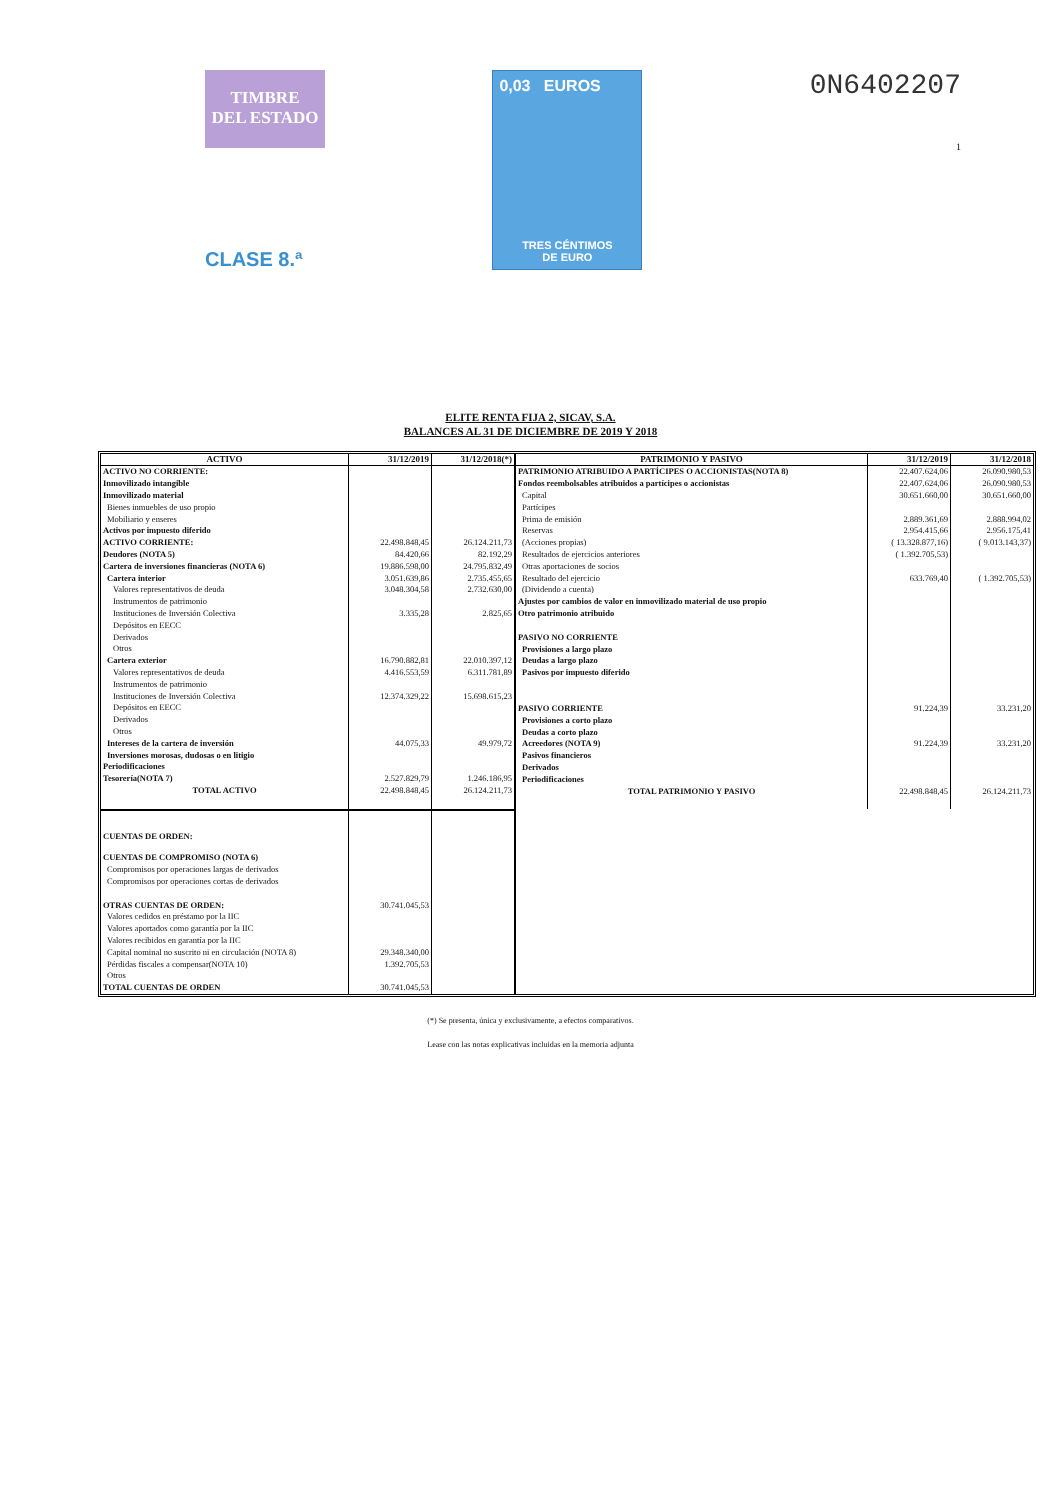TIMBRE
DEL ESTADO
CLASE 8.ª
0,03 EUROS
TRES CÉNTIMOS
DE EURO
0N6402207
1
ELITE RENTA FIJA 2, SICAV, S.A.
BALANCES AL 31 DE DICIEMBRE DE 2019 Y 2018
| ACTIVO | 31/12/2019 | 31/12/2018(*) |
| --- | --- | --- |
| ACTIVO NO CORRIENTE: | | |
| Inmovilizado intangible | | |
| Inmovilizado material | | |
| Bienes inmuebles de uso propio | | |
| Mobiliario y enseres | | |
| Activos por impuesto diferido | | |
| ACTIVO CORRIENTE: | 22.498.848,45 | 26.124.211,73 |
| Deudores (NOTA 5) | 84.420,66 | 82.192,29 |
| Cartera de inversiones financieras (NOTA 6) | 19.886.598,00 | 24.795.832,49 |
| Cartera interior | 3.051.639,86 | 2.735.455,65 |
| Valores representativos de deuda | 3.048.304,58 | 2.732.630,00 |
| Instrumentos de patrimonio | | |
| Instituciones de Inversión Colectiva | 3.335,28 | 2.825,65 |
| Depósitos en EECC | | |
| Derivados | | |
| Otros | | |
| Cartera exterior | 16.790.882,81 | 22.010.397,12 |
| Valores representativos de deuda | 4.416.553,59 | 6.311.781,89 |
| Instrumentos de patrimonio | | |
| Instituciones de Inversión Colectiva | 12.374.329,22 | 15.698.615,23 |
| Depósitos en EECC | | |
| Derivados | | |
| Otros | | |
| Intereses de la cartera de inversión | 44.075,33 | 49.979,72 |
| Inversiones morosas, dudosas o en litigio | | |
| Periodificaciones | | |
| Tesorería(NOTA 7) | 2.527.829,79 | 1.246.186,95 |
| TOTAL ACTIVO | 22.498.848,45 | 26.124.211,73 |
| CUENTAS DE ORDEN: | | |
| CUENTAS DE COMPROMISO (NOTA 6) | | |
| Compromisos por operaciones largas de derivados | | |
| Compromisos por operaciones cortas de derivados | | |
| OTRAS CUENTAS DE ORDEN: | 30.741.045,53 | |
| Valores cedidos en préstamo por la IIC | | |
| Valores aportados como garantía por la IIC | | |
| Valores recibidos en garantía por la IIC | | |
| Capital nominal no suscrito ni en circulación (NOTA 8) | 29.348.340,00 | |
| Pérdidas fiscales a compensar(NOTA 10) | 1.392.705,53 | |
| Otros | | |
| TOTAL CUENTAS DE ORDEN | 30.741.045,53 | |
| PATRIMONIO Y PASIVO | 31/12/2019 | 31/12/2018 |
| --- | --- | --- |
| PATRIMONIO ATRIBUIDO A PARTÍCIPES O ACCIONISTAS(NOTA 8) | 22.407.624,06 | 26.090.980,53 |
| Fondos reembolsables atribuidos a partícipes o accionistas | 22.407.624,06 | 26.090.980,53 |
| Capital | 30.651.660,00 | 30.651.660,00 |
| Partícipes | | |
| Prima de emisión | 2.889.361,69 | 2.888.994,02 |
| Reservas | 2.954.415,66 | 2.956.175,41 |
| (Acciones propias) | ( 13.328.877,16) | ( 9.013.143,37) |
| Resultados de ejercicios anteriores | ( 1.392.705,53) | |
| Otras aportaciones de socios | | |
| Resultado del ejercicio | 633.769,40 | ( 1.392.705,53) |
| (Dividendo a cuenta) | | |
| Ajustes por cambios de valor en inmovilizado material de uso propio | | |
| Otro patrimonio atribuido | | |
| PASIVO NO CORRIENTE | | |
| Provisiones a largo plazo | | |
| Deudas a largo plazo | | |
| Pasivos por impuesto diferido | | |
| PASIVO CORRIENTE | 91.224,39 | 33.231,20 |
| Provisiones a corto plazo | | |
| Deudas a corto plazo | | |
| Acreedores (NOTA 9) | 91.224,39 | 33.231,20 |
| Pasivos financieros | | |
| Derivados | | |
| Periodificaciones | | |
| TOTAL PATRIMONIO Y PASIVO | 22.498.848,45 | 26.124.211,73 |
(*) Se presenta, única y exclusivamente, a efectos comparativos.
Lease con las notas explicativas incluidas en la memoria adjunta